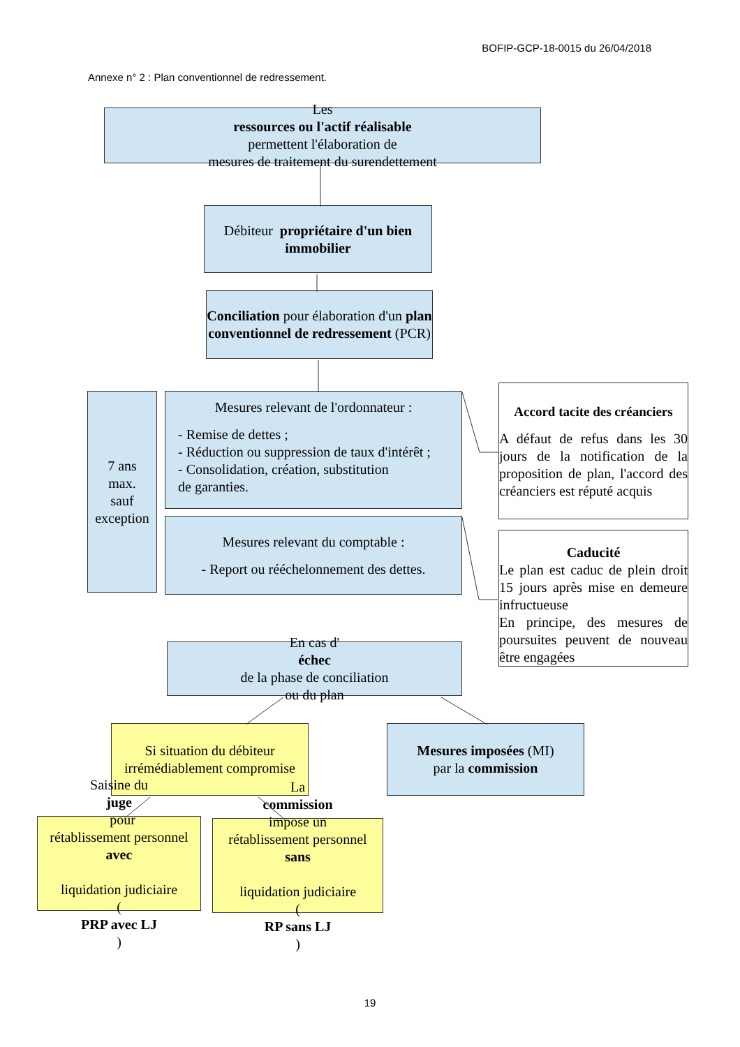BOFIP-GCP-18-0015 du 26/04/2018
Annexe n° 2 : Plan conventionnel de redressement.
Les
ressources ou l'actif réalisable
permettent l'élaboration de
mesures de traitement du surendettement
Débiteur propriétaire d'un bien immobilier
Conciliation pour élaboration d'un plan conventionnel de redressement (PCR)
7 ans
max.
sauf
exception
Mesures relevant de l'ordonnateur :
- Remise de dettes ;
- Réduction ou suppression de taux d'intérêt ;
- Consolidation, création, substitution
de garanties.
Mesures relevant du comptable :
- Report ou rééchelonnement des dettes.
En cas d'
échec
de la phase de conciliation
ou du plan
Accord tacite des créanciers
A défaut de refus dans les 30 jours de la notification de la proposition de plan, l'accord des créanciers est réputé acquis
Caducité
Le plan est caduc de plein droit 15 jours après mise en demeure infructueuse
En principe, des mesures de poursuites peuvent de nouveau être engagées
Si situation du débiteur
irrémédiablement compromise
Mesures imposées (MI)
par la commission
Saisine du
juge
pour
rétablissement personnel
avec
liquidation judiciaire
(
PRP avec LJ)
La
commission
impose un
rétablissement personnel
sans
liquidation judiciaire
(
RP sans LJ)
19